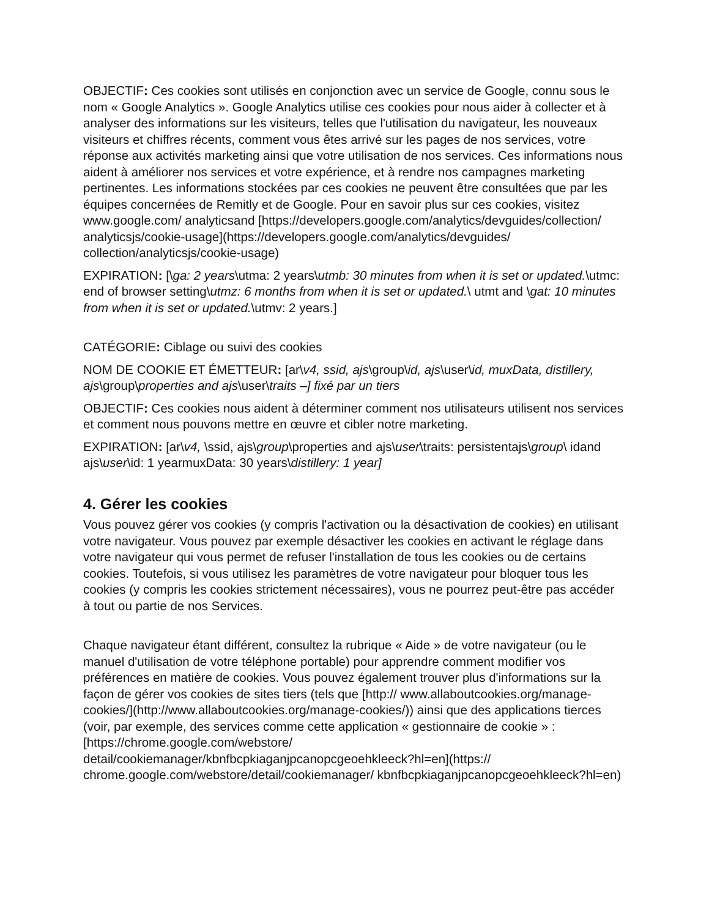OBJECTIF: Ces cookies sont utilisés en conjonction avec un service de Google, connu sous le nom « Google Analytics ». Google Analytics utilise ces cookies pour nous aider à collecter et à analyser des informations sur les visiteurs, telles que l'utilisation du navigateur, les nouveaux visiteurs et chiffres récents, comment vous êtes arrivé sur les pages de nos services, votre réponse aux activités marketing ainsi que votre utilisation de nos services. Ces informations nous aident à améliorer nos services et votre expérience, et à rendre nos campagnes marketing pertinentes. Les informations stockées par ces cookies ne peuvent être consultées que par les équipes concernées de Remitly et de Google. Pour en savoir plus sur ces cookies, visitez www.google.com/ analyticsand [https://developers.google.com/analytics/devguides/collection/ analyticsjs/cookie-usage](https://developers.google.com/analytics/devguides/ collection/analyticsjs/cookie-usage)
EXPIRATION: [\ga: 2 years\utma: 2 years\utmb: 30 minutes from when it is set or updated.\utmc: end of browser setting\utmz: 6 months from when it is set or updated.\ utmt and \gat: 10 minutes from when it is set or updated.\utmv: 2 years.]
CATÉGORIE: Ciblage ou suivi des cookies
NOM DE COOKIE ET ÉMETTEUR: [ar\v4, ssid, ajs\group\id, ajs\user\id, muxData, distillery, ajs\group\properties and ajs\user\traits –] fixé par un tiers
OBJECTIF: Ces cookies nous aident à déterminer comment nos utilisateurs utilisent nos services et comment nous pouvons mettre en œuvre et cibler notre marketing.
EXPIRATION: [ar\v4, \ssid, ajs\group\properties and ajs\user\traits: persistentajs\group\ idand ajs\user\id: 1 yearmuxData: 30 years\distillery: 1 year]
4. Gérer les cookies
Vous pouvez gérer vos cookies (y compris l'activation ou la désactivation de cookies) en utilisant votre navigateur. Vous pouvez par exemple désactiver les cookies en activant le réglage dans votre navigateur qui vous permet de refuser l'installation de tous les cookies ou de certains cookies. Toutefois, si vous utilisez les paramètres de votre navigateur pour bloquer tous les cookies (y compris les cookies strictement nécessaires), vous ne pourrez peut-être pas accéder à tout ou partie de nos Services.
Chaque navigateur étant différent, consultez la rubrique « Aide » de votre navigateur (ou le manuel d'utilisation de votre téléphone portable) pour apprendre comment modifier vos préférences en matière de cookies. Vous pouvez également trouver plus d'informations sur la façon de gérer vos cookies de sites tiers (tels que [http:// www.allaboutcookies.org/manage-cookies/](http://www.allaboutcookies.org/manage-cookies/)) ainsi que des applications tierces (voir, par exemple, des services comme cette application « gestionnaire de cookie » : [https://chrome.google.com/webstore/ detail/cookiemanager/kbnfbcpkiaganjpcanopcgeoehkleeck?hl=en](https:// chrome.google.com/webstore/detail/cookiemanager/ kbnfbcpkiaganjpcanopcgeoehkleeck?hl=en)